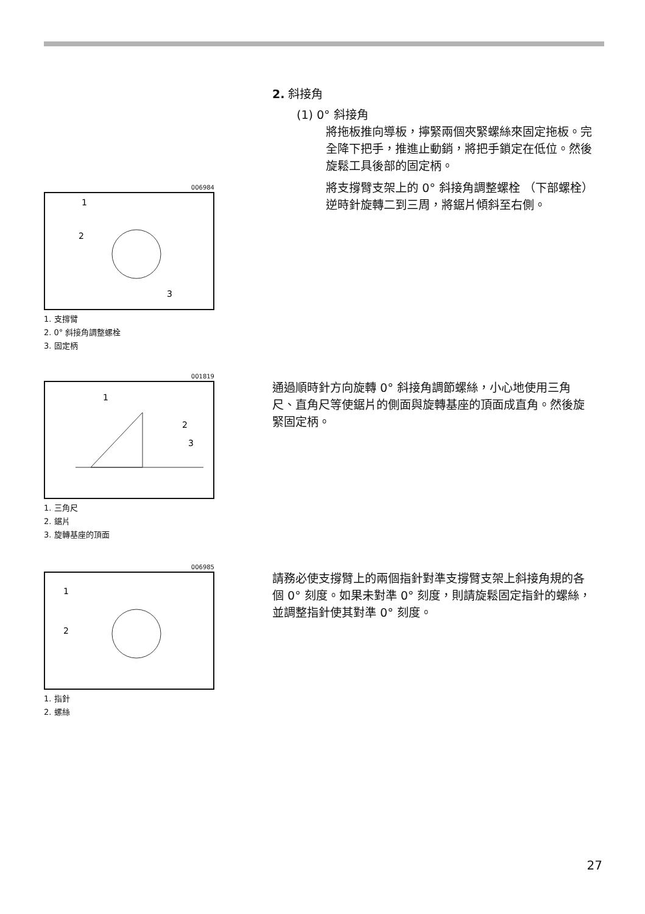2. 斜接角
(1) 0° 斜接角
將拖板推向導板，擰緊兩個夾緊螺絲來固定拖板。完全降下把手，推進止動銷，將把手鎖定在低位。然後旋鬆工具後部的固定柄。
將支撐臂支架上的 0° 斜接角調整螺栓 （下部螺栓）逆時針旋轉二到三周，將鋸片傾斜至右側。
006984
1
2
3
1. 支撐臂
2. 0° 斜接角調整螺栓
3. 固定柄
001819
1
2
3
1. 三角尺
2. 鋸片
3. 旋轉基座的頂面
通過順時針方向旋轉 0° 斜接角調節螺絲，小心地使用三角尺、直角尺等使鋸片的側面與旋轉基座的頂面成直角。然後旋緊固定柄。
006985
1
2
1. 指針
2. 螺絲
請務必使支撐臂上的兩個指針對準支撐臂支架上斜接角規的各個 0° 刻度。如果未對準 0° 刻度，則請旋鬆固定指針的螺絲，並調整指針使其對準 0° 刻度。
27